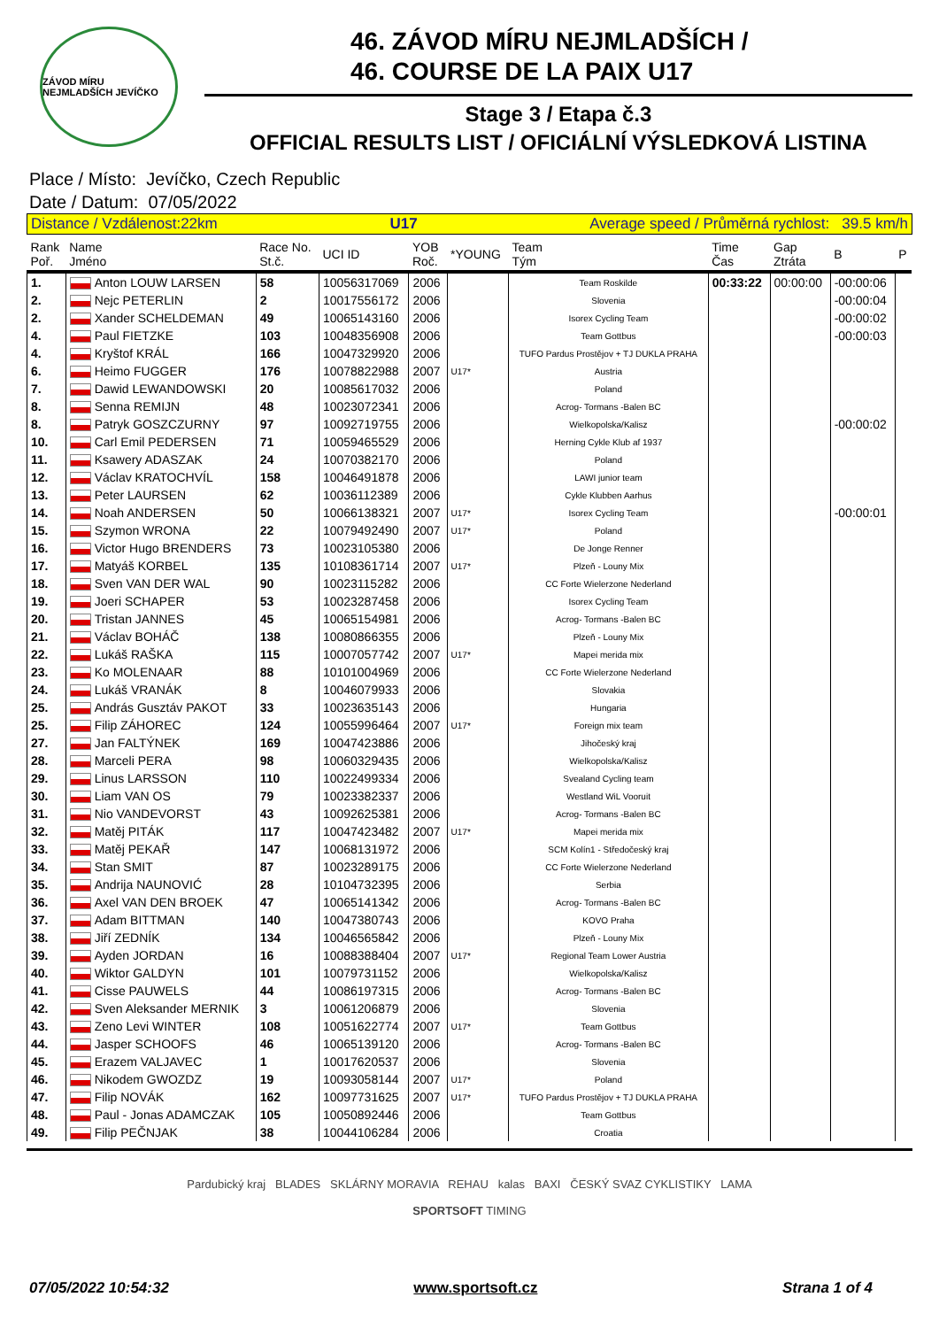ZÁVOD MÍRU NEJMLADŠÍCH JEVÍČKO
46. ZÁVOD MÍRU NEJMLADŠÍCH /
46. COURSE DE LA PAIX U17
Stage 3 / Etapa č.3
OFFICIAL RESULTS LIST / OFICIÁLNÍ VÝSLEDKOVÁ LISTINA
Place / Místo: Jevíčko, Czech Republic
Date / Datum: 07/05/2022
Distance / Vzdálenost:22km U17 Average speed / Průměrná rychlost: 39.5 km/h
| Rank Poř. | Name Jméno | Race No. St.č. | UCI ID | YOB Roč. | *YOUNG | Team Tým | Time Čas | Gap Ztráta | B | P |
| --- | --- | --- | --- | --- | --- | --- | --- | --- | --- | --- |
| 1. | Anton LOUW LARSEN | 58 | 10056317069 | 2006 | | Team Roskilde | 00:33:22 | 00:00:00 | -00:00:06 | |
| 2. | Nejc PETERLIN | 2 | 10017556172 | 2006 | | Slovenia | | | -00:00:04 | |
| 2. | Xander SCHELDEMAN | 49 | 10065143160 | 2006 | | Isorex Cycling Team | | | -00:00:02 | |
| 4. | Paul FIETZKE | 103 | 10048356908 | 2006 | | Team Gottbus | | | -00:00:03 | |
| 4. | Kryštof KRÁL | 166 | 10047329920 | 2006 | | TUFO Pardus Prostějov + TJ DUKLA PRAHA | | | | |
| 6. | Heimo FUGGER | 176 | 10078822988 | 2007 | U17* | Austria | | | | |
| 7. | Dawid LEWANDOWSKI | 20 | 10085617032 | 2006 | | Poland | | | | |
| 8. | Senna REMIJN | 48 | 10023072341 | 2006 | | Acrog- Tormans -Balen BC | | | | |
| 8. | Patryk GOSZCZURNY | 97 | 10092719755 | 2006 | | Wielkopolska/Kalisz | | | -00:00:02 | |
| 10. | Carl Emil PEDERSEN | 71 | 10059465529 | 2006 | | Herning Cykle Klub af 1937 | | | | |
| 11. | Ksawery ADASZAK | 24 | 10070382170 | 2006 | | Poland | | | | |
| 12. | Václav KRATOCHVÍL | 158 | 10046491878 | 2006 | | LAWI junior team | | | | |
| 13. | Peter LAURSEN | 62 | 10036112389 | 2006 | | Cykle Klubben Aarhus | | | | |
| 14. | Noah ANDERSEN | 50 | 10066138321 | 2007 | U17* | Isorex Cycling Team | | | -00:00:01 | |
| 15. | Szymon WRONA | 22 | 10079492490 | 2007 | U17* | Poland | | | | |
| 16. | Victor Hugo BRENDERS | 73 | 10023105380 | 2006 | | De Jonge Renner | | | | |
| 17. | Matyáš KORBEL | 135 | 10108361714 | 2007 | U17* | Plzeň - Louny Mix | | | | |
| 18. | Sven VAN DER WAL | 90 | 10023115282 | 2006 | | CC Forte Wielerzone Nederland | | | | |
| 19. | Joeri SCHAPER | 53 | 10023287458 | 2006 | | Isorex Cycling Team | | | | |
| 20. | Tristan JANNES | 45 | 10065154981 | 2006 | | Acrog- Tormans -Balen BC | | | | |
| 21. | Václav BOHÁČ | 138 | 10080866355 | 2006 | | Plzeň - Louny Mix | | | | |
| 22. | Lukáš RAŠKA | 115 | 10007057742 | 2007 | U17* | Mapei merida mix | | | | |
| 23. | Ko MOLENAAR | 88 | 10101004969 | 2006 | | CC Forte Wielerzone Nederland | | | | |
| 24. | Lukáš VRANÁK | 8 | 10046079933 | 2006 | | Slovakia | | | | |
| 25. | András Gusztáv PAKOT | 33 | 10023635143 | 2006 | | Hungaria | | | | |
| 25. | Filip ZÁHOREC | 124 | 10055996464 | 2007 | U17* | Foreign mix team | | | | |
| 27. | Jan FALTÝNEK | 169 | 10047423886 | 2006 | | Jihočeský kraj | | | | |
| 28. | Marceli PERA | 98 | 10060329435 | 2006 | | Wielkopolska/Kalisz | | | | |
| 29. | Linus LARSSON | 110 | 10022499334 | 2006 | | Svealand Cycling team | | | | |
| 30. | Liam VAN OS | 79 | 10023382337 | 2006 | | Westland WiL Vooruit | | | | |
| 31. | Nio VANDEVORST | 43 | 10092625381 | 2006 | | Acrog- Tormans -Balen BC | | | | |
| 32. | Matěj PITÁK | 117 | 10047423482 | 2007 | U17* | Mapei merida mix | | | | |
| 33. | Matěj PEKAŘ | 147 | 10068131972 | 2006 | | SCM Kolín1 - Středočeský kraj | | | | |
| 34. | Stan SMIT | 87 | 10023289175 | 2006 | | CC Forte Wielerzone Nederland | | | | |
| 35. | Andrija NAUNOVIĆ | 28 | 10104732395 | 2006 | | Serbia | | | | |
| 36. | Axel VAN DEN BROEK | 47 | 10065141342 | 2006 | | Acrog- Tormans -Balen BC | | | | |
| 37. | Adam BITTMAN | 140 | 10047380743 | 2006 | | KOVO Praha | | | | |
| 38. | Jiří ZEDNÍK | 134 | 10046565842 | 2006 | | Plzeň - Louny Mix | | | | |
| 39. | Ayden JORDAN | 16 | 10088388404 | 2007 | U17* | Regional Team Lower Austria | | | | |
| 40. | Wiktor GALDYN | 101 | 10079731152 | 2006 | | Wielkopolska/Kalisz | | | | |
| 41. | Cisse PAUWELS | 44 | 10086197315 | 2006 | | Acrog- Tormans -Balen BC | | | | |
| 42. | Sven Aleksander MERNIK | 3 | 10061206879 | 2006 | | Slovenia | | | | |
| 43. | Zeno Levi WINTER | 108 | 10051622774 | 2007 | U17* | Team Gottbus | | | | |
| 44. | Jasper SCHOOFS | 46 | 10065139120 | 2006 | | Acrog- Tormans -Balen BC | | | | |
| 45. | Erazem VALJAVEC | 1 | 10017620537 | 2006 | | Slovenia | | | | |
| 46. | Nikodem GWOZDZ | 19 | 10093058144 | 2007 | U17* | Poland | | | | |
| 47. | Filip NOVÁK | 162 | 10097731625 | 2007 | U17* | TUFO Pardus Prostějov + TJ DUKLA PRAHA | | | | |
| 48. | Paul - Jonas ADAMCZAK | 105 | 10050892446 | 2006 | | Team Gottbus | | | | |
| 49. | Filip PEČNJAK | 38 | 10044106284 | 2006 | | Croatia | | | | |
Pardubický kraj BLADES SKLÁRNY MORAVIA REHAU kalas BAXI ČESKÝ SVAZ CYKLISTIKY LAMA
SPORTSOFT TIMING
07/05/2022 10:54:32 www.sportsoft.cz Strana 1 of 4